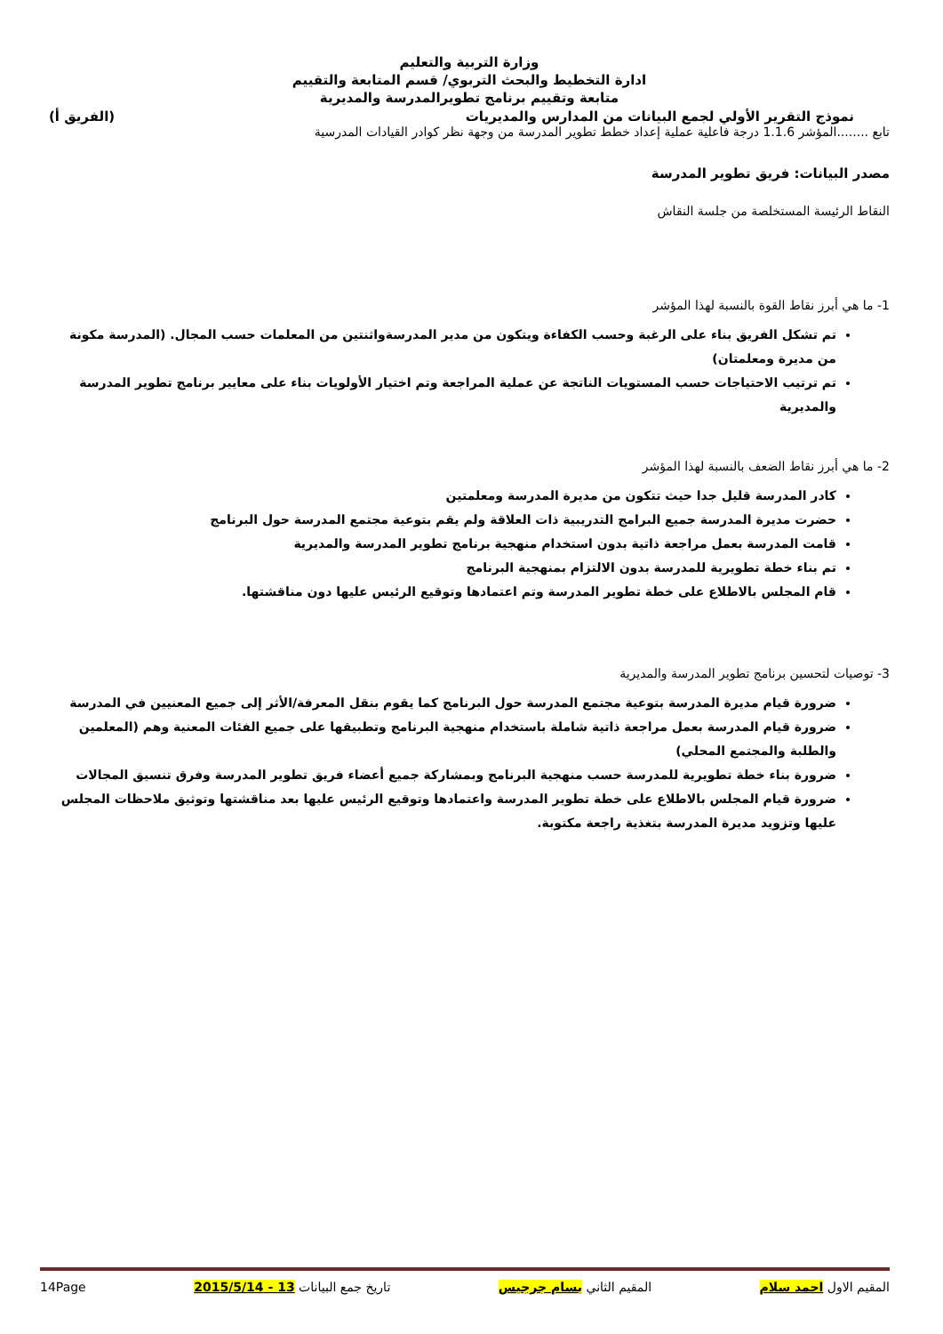وزارة التربية والتعليم
ادارة التخطيط والبحث التربوي/ قسم المتابعة والتقييم
متابعة وتقييم برنامج تطويرالمدرسة والمديرية
نموذج التقرير الأولي لجمع البيانات من المدارس والمديريات (الفريق أ)
تابع ........المؤشر 1.1.6 درجة فاعلية عملية إعداد خطط تطوير المدرسة من وجهة نظر كوادر القيادات المدرسية
مصدر البيانات: فريق تطوير المدرسة
النقاط الرئيسة المستخلصة من جلسة النقاش
1- ما هي أبرز نقاط القوة بالنسبة لهذا المؤشر
تم تشكل الفريق بناء على الرغبة وحسب الكفاءة ويتكون من مدير المدرسةواثنتين من المعلمات حسب المجال. (المدرسة مكونة من مديرة ومعلمتان)
تم ترتيب الاحتياجات حسب المستويات الناتجة عن عملية المراجعة وتم اختيار الأولويات بناء على معايير برنامج تطوير المدرسة والمديرية
2- ما هي أبرز نقاط الضعف بالنسبة لهذا المؤشر
كادر المدرسة قليل جدا حيث تتكون من مديرة المدرسة ومعلمتين
حضرت مديرة المدرسة جميع البرامج التدريبية ذات العلاقة ولم يقم بتوعية مجتمع المدرسة حول البرنامج
قامت المدرسة بعمل مراجعة ذاتية بدون استخدام منهجية برنامج تطوير المدرسة والمديرية
تم بناء خطة تطويرية للمدرسة بدون الالتزام بمنهجية البرنامج
قام المجلس بالاطلاع على خطة تطوير المدرسة وتم اعتمادها وتوقيع الرئيس عليها دون مناقشتها.
3- توصيات لتحسين برنامج تطوير المدرسة والمديرية
ضرورة قيام مديرة المدرسة بتوعية مجتمع المدرسة حول البرنامج كما يقوم بنقل المعرفة/الأثر إلى جميع المعنيين في المدرسة
ضرورة قيام المدرسة بعمل مراجعة ذاتية شاملة باستخدام منهجية البرنامج وتطبيقها على جميع الفئات المعنية وهم (المعلمين والطلبة والمجتمع المحلي)
ضرورة بناء خطة تطويرية للمدرسة حسب منهجية البرنامج وبمشاركة جميع أعضاء فريق تطوير المدرسة وفرق تنسيق المجالات
ضرورة قيام المجلس بالاطلاع على خطة تطوير المدرسة واعتمادها وتوقيع الرئيس عليها بعد مناقشتها وتوثيق ملاحظات المجلس عليها وتزويد مديرة المدرسة بتغذية راجعة مكتوبة.
المقيم الاول احمد سلام المقيم الثاني بسام جرجيس تاريخ جمع البيانات 13 - 2015/5/14 14Page